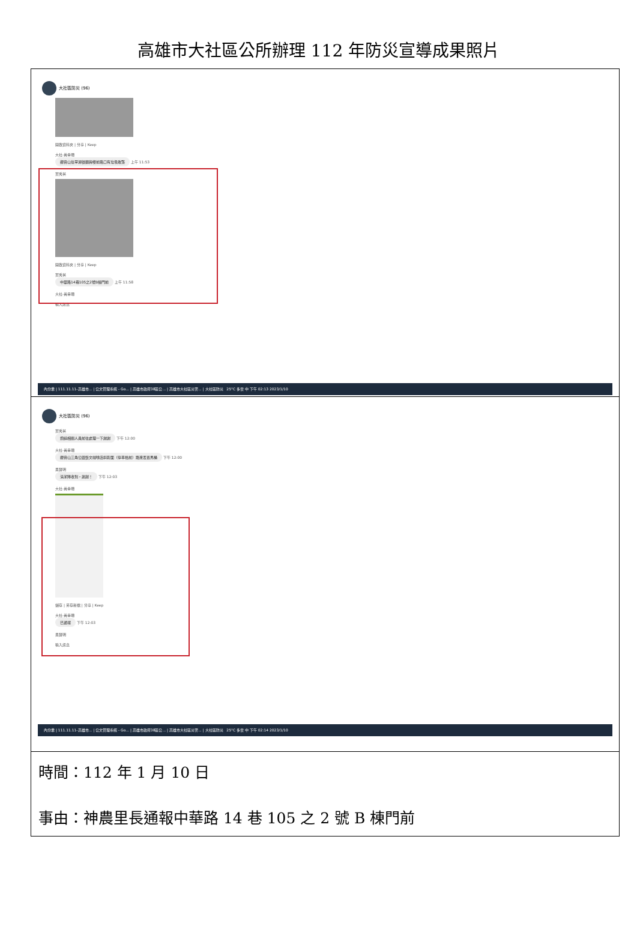高雄市大社區公所辦理 112 年防災宣導成果照片
| 大社區防災 (96) 開啟資料夾 / 分享 / Keep 大社-黃幸珊 觀音山往翠湖餐廳牌樓前路口有垃圾散落 上午 11:53 葉秀英 開啟資料夾 / 分享 / Keep 葉秀英 中華路14巷105之2號B棟門前 上午 11:58 大社-黃幸珊 輸入訊息 內分業 / 111.11.11-高雄市... / 公文管理系統 - Go... / 高雄市政府38區公... / 高雄市大社區災害... / 大社區防災 25°C 多雲 中 下午 02:13 2023/1/10 |
| 大社區防災 (96) 葉秀英 煩請相關人員前往處理一下謝謝 下午 12:00 大社-黃幸珊 觀音山三角公園藝文咖啡店斜對面（停車格前）路邊丟置馬桶 下午 12:00 吳賢明 清潔隊收到，謝謝！ 下午 12:03 大社-黃幸珊 儲存 / 另存新檔 / 分享 / Keep 大社-黃幸珊 已通報 下午 12:03 吳賢明 輸入訊息 內分業 / 111.11.11-高雄市... / 公文管理系統 - Go... / 高雄市政府38區公... / 高雄市大社區災害... / 大社區防災 25°C 多雲 中 下午 02:14 2023/1/10 |
| 時間：112 年 1 月 10 日 事由：神農里長通報中華路 14 巷 105 之 2 號 B 棟門前 |